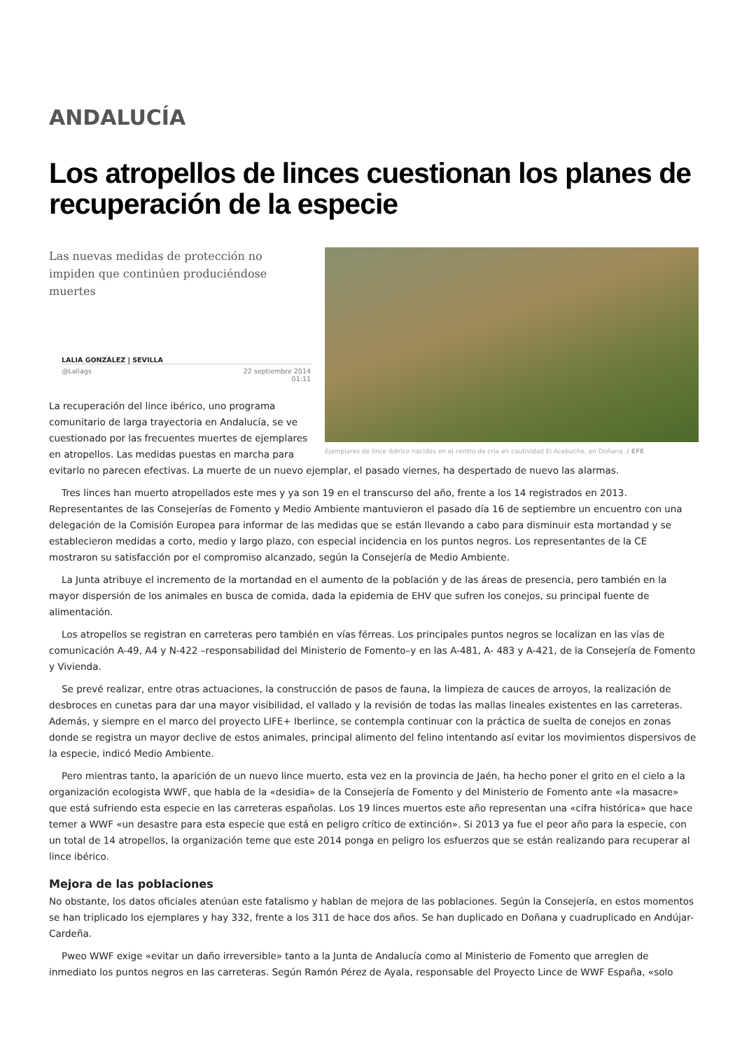ANDALUCÍA
Los atropellos de linces cuestionan los planes de recuperación de la especie
Ejemplares de lince ibérico nacidos en el centro de cria en cautividad El Acebuche, en Doñana. / EFE
Las nuevas medidas de protección no impiden que continúen produciéndose muertes
LALIA GONZÁLEZ | SEVILLA
@Laliags 22 septiembre 2014
01:11
La recuperación del lince ibérico, uno programa comunitario de larga trayectoria en Andalucía, se ve cuestionado por las frecuentes muertes de ejemplares en atropellos. Las medidas puestas en marcha para evitarlo no parecen efectivas. La muerte de un nuevo ejemplar, el pasado viernes, ha despertado de nuevo las alarmas.
Tres linces han muerto atropellados este mes y ya son 19 en el transcurso del año, frente a los 14 registrados en 2013. Representantes de las Consejerías de Fomento y Medio Ambiente mantuvieron el pasado día 16 de septiembre un encuentro con una delegación de la Comisión Europea para informar de las medidas que se están llevando a cabo para disminuir esta mortandad y se establecieron medidas a corto, medio y largo plazo, con especial incidencia en los puntos negros. Los representantes de la CE mostraron su satisfacción por el compromiso alcanzado, según la Consejería de Medio Ambiente.
La Junta atribuye el incremento de la mortandad en el aumento de la población y de las áreas de presencia, pero también en la mayor dispersión de los animales en busca de comida, dada la epidemia de EHV que sufren los conejos, su principal fuente de alimentación.
Los atropellos se registran en carreteras pero también en vías férreas. Los principales puntos negros se localizan en las vías de comunicación A-49, A4 y N-422 –responsabilidad del Ministerio de Fomento–y en las A-481, A- 483 y A-421, de la Consejería de Fomento y Vivienda.
Se prevé realizar, entre otras actuaciones, la construcción de pasos de fauna, la limpieza de cauces de arroyos, la realización de desbroces en cunetas para dar una mayor visibilidad, el vallado y la revisión de todas las mallas lineales existentes en las carreteras. Además, y siempre en el marco del proyecto LIFE+ Iberlince, se contempla continuar con la práctica de suelta de conejos en zonas donde se registra un mayor declive de estos animales, principal alimento del felino intentando así evitar los movimientos dispersivos de la especie, indicó Medio Ambiente.
Pero mientras tanto, la aparición de un nuevo lince muerto, esta vez en la provincia de Jaén, ha hecho poner el grito en el cielo a la organización ecologista WWF, que habla de la «desidia» de la Consejería de Fomento y del Ministerio de Fomento ante «la masacre» que está sufriendo esta especie en las carreteras españolas. Los 19 linces muertos este año representan una «cifra histórica» que hace temer a WWF «un desastre para esta especie que está en peligro crítico de extinción». Si 2013 ya fue el peor año para la especie, con un total de 14 atropellos, la organización teme que este 2014 ponga en peligro los esfuerzos que se están realizando para recuperar al lince ibérico.
Mejora de las poblaciones
No obstante, los datos oficiales atenúan este fatalismo y hablan de mejora de las poblaciones. Según la Consejería, en estos momentos se han triplicado los ejemplares y hay 332, frente a los 311 de hace dos años. Se han duplicado en Doñana y cuadruplicado en Andújar-Cardeña.
Pweo WWF exige «evitar un daño irreversible» tanto a la Junta de Andalucía como al Ministerio de Fomento que arreglen de inmediato los puntos negros en las carreteras. Según Ramón Pérez de Ayala, responsable del Proyecto Lince de WWF España, «solo